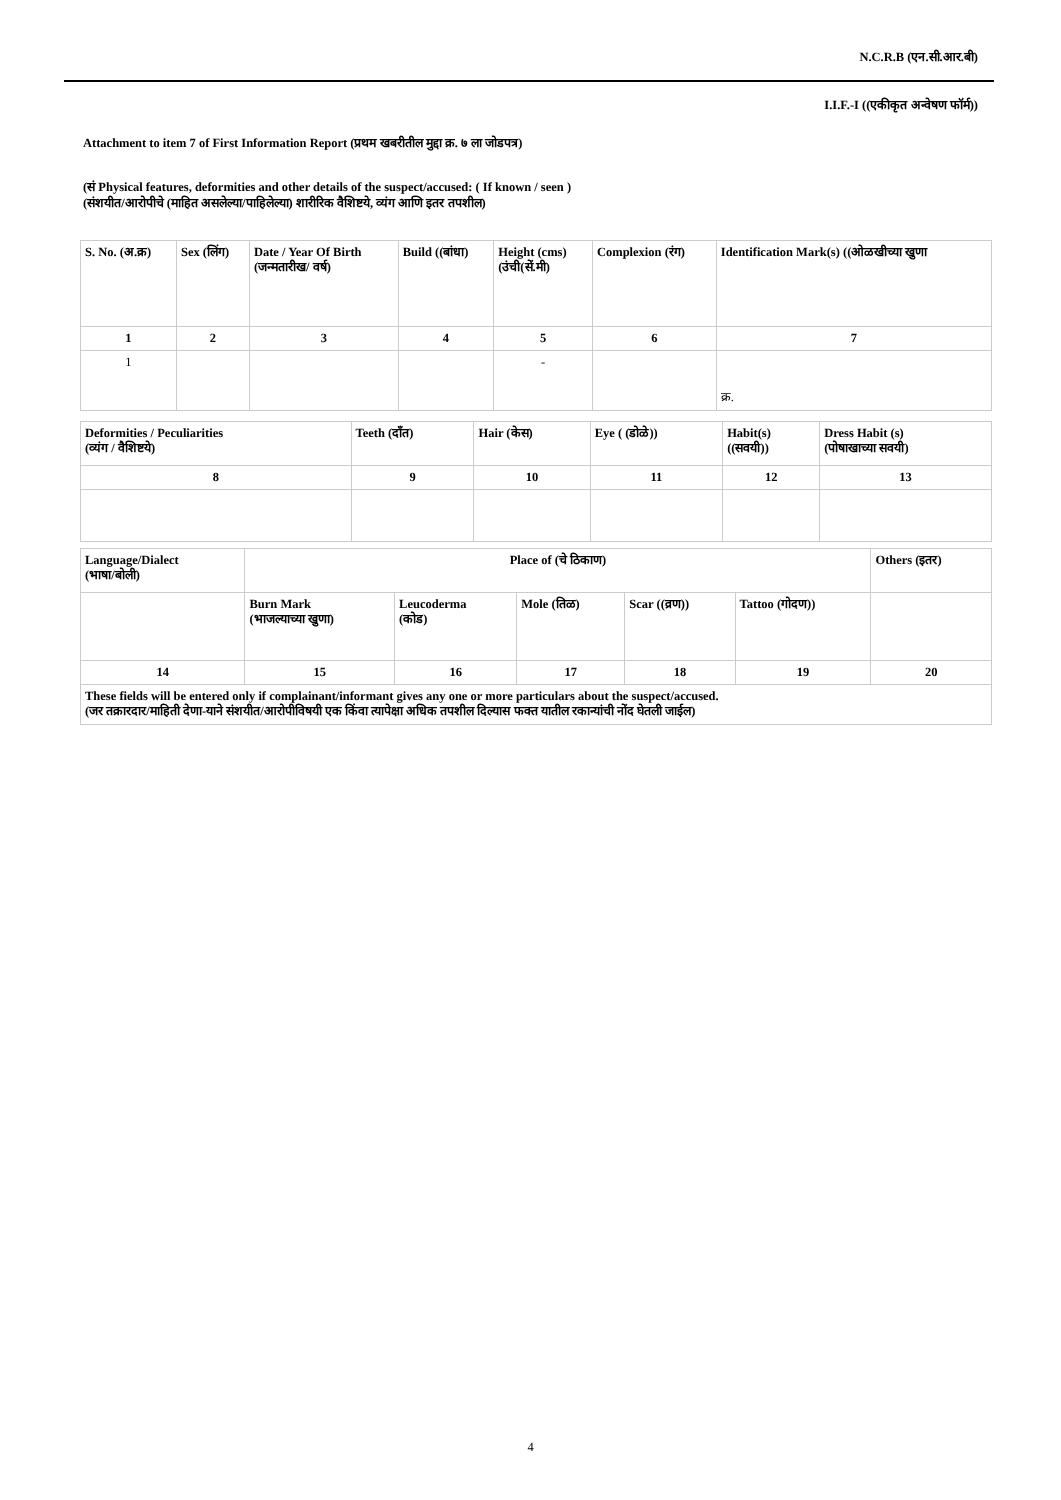N.C.R.B (एन.सी.आर.बी)
I.I.F.-I ((एकीकृत अन्वेषण फॉर्म))
Attachment to item 7 of First Information Report (प्रथम खबरीतील मुद्दा क्र. ७ ला जोडपत्र)
(सं Physical features, deformities and other details of the suspect/accused: ( If known / seen )
(संशयीत/आरोपीचे (माहित असलेल्या/पाहिलेल्या) शारीरिक वैशिष्टये, व्यंग आणि इतर तपशील)
| S. No. (अ.क्र) | Sex (लिंग) | Date / Year Of Birth (जन्मतारीख/ वर्ष) | Build ((बांधा) | Height (cms) (उंची(सें.मी) | Complexion (रंग) | Identification Mark(s) ((ओळखीच्या खुणा |
| 1 | 2 | 3 | 4 | 5 | 6 | 7 |
| 1 | | | | - | | क्र. |
| Deformities / Peculiarities (व्यंग / वैशिष्टये) | Teeth (दाँत) | Hair (केस) | Eye ( (डोळे)) | Habit(s) ((सवयी)) | Dress Habit (s) (पोषाखाच्या सवयी) |
| 8 | 9 | 10 | 11 | 12 | 13 |
| Language/Dialect (भाषा/बोली) | Place of (चे ठिकाण) | | | | | Others (इतर) |
| | Burn Mark (भाजल्याच्या खुणा) | Leucoderma (कोड) | Mole (तिळ) | Scar ((व्रण)) | Tattoo (गोदण)) | |
| 14 | 15 | 16 | 17 | 18 | 19 | 20 |
| These fields will be entered only if complainant/informant gives any one or more particulars about the suspect/accused. (जर तक्रारदार/माहिती देणा-याने संशयीत/आरोपीविषयी एक किंवा त्यापेक्षा अधिक तपशील दिल्यास फक्त यातील रकान्यांची नोंद घेतली जाईल) | | | | | | |
4